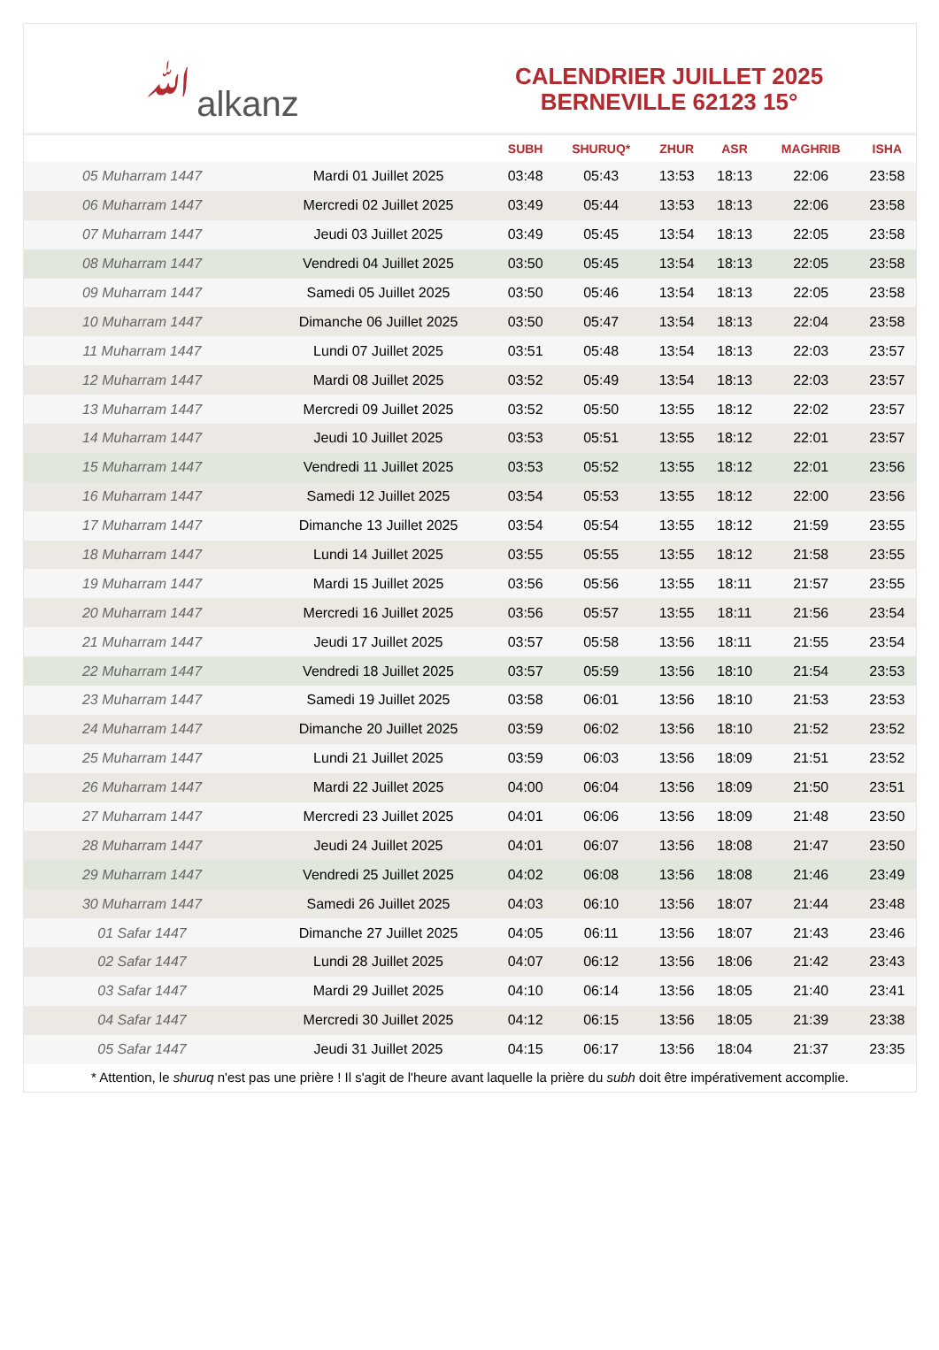ﷲalkanz
CALENDRIER JUILLET 2025
BERNEVILLE 62123 15°
| | | SUBH | SHURUQ* | ZHUR | ASR | MAGHRIB | ISHA |
| --- | --- | --- | --- | --- | --- | --- | --- |
| 05 Muharram 1447 | Mardi 01 Juillet 2025 | 03:48 | 05:43 | 13:53 | 18:13 | 22:06 | 23:58 |
| 06 Muharram 1447 | Mercredi 02 Juillet 2025 | 03:49 | 05:44 | 13:53 | 18:13 | 22:06 | 23:58 |
| 07 Muharram 1447 | Jeudi 03 Juillet 2025 | 03:49 | 05:45 | 13:54 | 18:13 | 22:05 | 23:58 |
| 08 Muharram 1447 | Vendredi 04 Juillet 2025 | 03:50 | 05:45 | 13:54 | 18:13 | 22:05 | 23:58 |
| 09 Muharram 1447 | Samedi 05 Juillet 2025 | 03:50 | 05:46 | 13:54 | 18:13 | 22:05 | 23:58 |
| 10 Muharram 1447 | Dimanche 06 Juillet 2025 | 03:50 | 05:47 | 13:54 | 18:13 | 22:04 | 23:58 |
| 11 Muharram 1447 | Lundi 07 Juillet 2025 | 03:51 | 05:48 | 13:54 | 18:13 | 22:03 | 23:57 |
| 12 Muharram 1447 | Mardi 08 Juillet 2025 | 03:52 | 05:49 | 13:54 | 18:13 | 22:03 | 23:57 |
| 13 Muharram 1447 | Mercredi 09 Juillet 2025 | 03:52 | 05:50 | 13:55 | 18:12 | 22:02 | 23:57 |
| 14 Muharram 1447 | Jeudi 10 Juillet 2025 | 03:53 | 05:51 | 13:55 | 18:12 | 22:01 | 23:57 |
| 15 Muharram 1447 | Vendredi 11 Juillet 2025 | 03:53 | 05:52 | 13:55 | 18:12 | 22:01 | 23:56 |
| 16 Muharram 1447 | Samedi 12 Juillet 2025 | 03:54 | 05:53 | 13:55 | 18:12 | 22:00 | 23:56 |
| 17 Muharram 1447 | Dimanche 13 Juillet 2025 | 03:54 | 05:54 | 13:55 | 18:12 | 21:59 | 23:55 |
| 18 Muharram 1447 | Lundi 14 Juillet 2025 | 03:55 | 05:55 | 13:55 | 18:12 | 21:58 | 23:55 |
| 19 Muharram 1447 | Mardi 15 Juillet 2025 | 03:56 | 05:56 | 13:55 | 18:11 | 21:57 | 23:55 |
| 20 Muharram 1447 | Mercredi 16 Juillet 2025 | 03:56 | 05:57 | 13:55 | 18:11 | 21:56 | 23:54 |
| 21 Muharram 1447 | Jeudi 17 Juillet 2025 | 03:57 | 05:58 | 13:56 | 18:11 | 21:55 | 23:54 |
| 22 Muharram 1447 | Vendredi 18 Juillet 2025 | 03:57 | 05:59 | 13:56 | 18:10 | 21:54 | 23:53 |
| 23 Muharram 1447 | Samedi 19 Juillet 2025 | 03:58 | 06:01 | 13:56 | 18:10 | 21:53 | 23:53 |
| 24 Muharram 1447 | Dimanche 20 Juillet 2025 | 03:59 | 06:02 | 13:56 | 18:10 | 21:52 | 23:52 |
| 25 Muharram 1447 | Lundi 21 Juillet 2025 | 03:59 | 06:03 | 13:56 | 18:09 | 21:51 | 23:52 |
| 26 Muharram 1447 | Mardi 22 Juillet 2025 | 04:00 | 06:04 | 13:56 | 18:09 | 21:50 | 23:51 |
| 27 Muharram 1447 | Mercredi 23 Juillet 2025 | 04:01 | 06:06 | 13:56 | 18:09 | 21:48 | 23:50 |
| 28 Muharram 1447 | Jeudi 24 Juillet 2025 | 04:01 | 06:07 | 13:56 | 18:08 | 21:47 | 23:50 |
| 29 Muharram 1447 | Vendredi 25 Juillet 2025 | 04:02 | 06:08 | 13:56 | 18:08 | 21:46 | 23:49 |
| 30 Muharram 1447 | Samedi 26 Juillet 2025 | 04:03 | 06:10 | 13:56 | 18:07 | 21:44 | 23:48 |
| 01 Safar 1447 | Dimanche 27 Juillet 2025 | 04:05 | 06:11 | 13:56 | 18:07 | 21:43 | 23:46 |
| 02 Safar 1447 | Lundi 28 Juillet 2025 | 04:07 | 06:12 | 13:56 | 18:06 | 21:42 | 23:43 |
| 03 Safar 1447 | Mardi 29 Juillet 2025 | 04:10 | 06:14 | 13:56 | 18:05 | 21:40 | 23:41 |
| 04 Safar 1447 | Mercredi 30 Juillet 2025 | 04:12 | 06:15 | 13:56 | 18:05 | 21:39 | 23:38 |
| 05 Safar 1447 | Jeudi 31 Juillet 2025 | 04:15 | 06:17 | 13:56 | 18:04 | 21:37 | 23:35 |
* Attention, le shuruq n'est pas une prière ! Il s'agit de l'heure avant laquelle la prière du subh doit être impérativement accomplie.